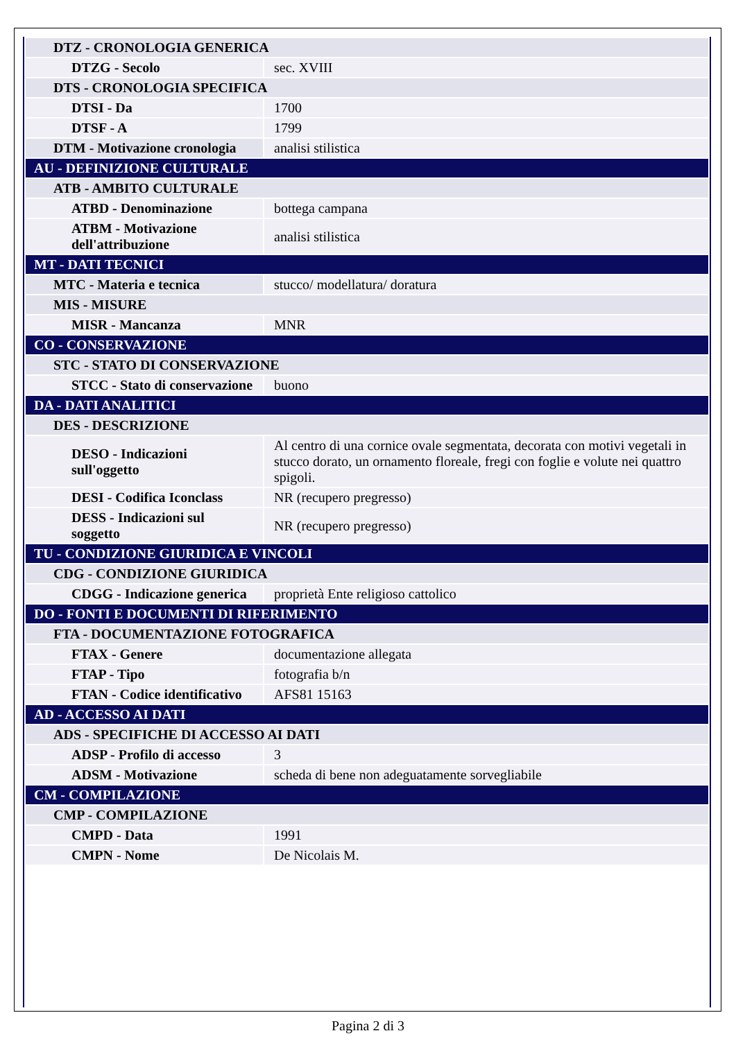| DTZ - CRONOLOGIA GENERICA | |
| DTZG - Secolo | sec. XVIII |
| DTS - CRONOLOGIA SPECIFICA | |
| DTSI - Da | 1700 |
| DTSF - A | 1799 |
| DTM - Motivazione cronologia | analisi stilistica |
| AU - DEFINIZIONE CULTURALE | |
| ATB - AMBITO CULTURALE | |
| ATBD - Denominazione | bottega campana |
| ATBM - Motivazione dell'attribuzione | analisi stilistica |
| MT - DATI TECNICI | |
| MTC - Materia e tecnica | stucco/ modellatura/ doratura |
| MIS - MISURE | |
| MISR - Mancanza | MNR |
| CO - CONSERVAZIONE | |
| STC - STATO DI CONSERVAZIONE | |
| STCC - Stato di conservazione | buono |
| DA - DATI ANALITICI | |
| DES - DESCRIZIONE | |
| DESO - Indicazioni sull'oggetto | Al centro di una cornice ovale segmentata, decorata con motivi vegetali in stucco dorato, un ornamento floreale, fregi con foglie e volute nei quattro spigoli. |
| DESI - Codifica Iconclass | NR (recupero pregresso) |
| DESS - Indicazioni sul soggetto | NR (recupero pregresso) |
| TU - CONDIZIONE GIURIDICA E VINCOLI | |
| CDG - CONDIZIONE GIURIDICA | |
| CDGG - Indicazione generica | proprietà Ente religioso cattolico |
| DO - FONTI E DOCUMENTI DI RIFERIMENTO | |
| FTA - DOCUMENTAZIONE FOTOGRAFICA | |
| FTAX - Genere | documentazione allegata |
| FTAP - Tipo | fotografia b/n |
| FTAN - Codice identificativo | AFS81 15163 |
| AD - ACCESSO AI DATI | |
| ADS - SPECIFICHE DI ACCESSO AI DATI | |
| ADSP - Profilo di accesso | 3 |
| ADSM - Motivazione | scheda di bene non adeguatamente sorvegliabile |
| CM - COMPILAZIONE | |
| CMP - COMPILAZIONE | |
| CMPD - Data | 1991 |
| CMPN - Nome | De Nicolais M. |
Pagina 2 di 3